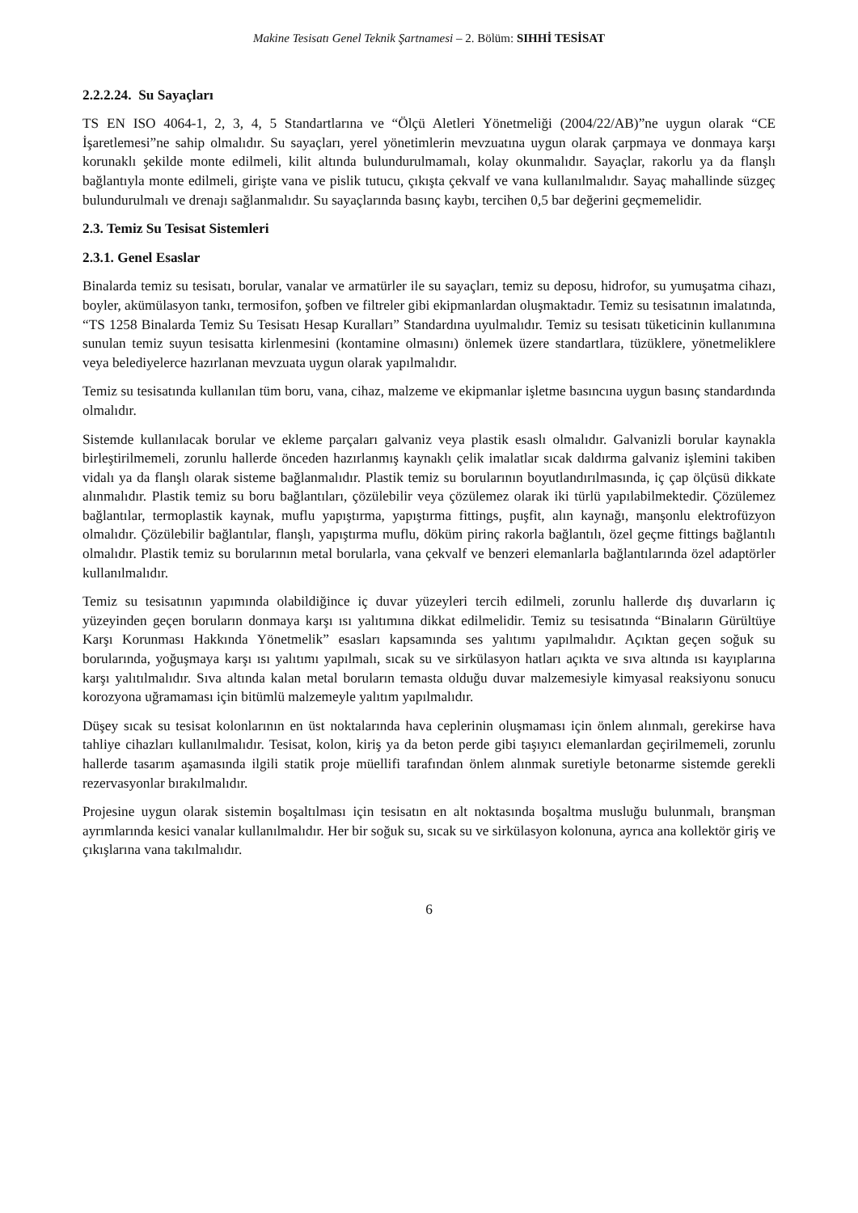Makine Tesisatı Genel Teknik Şartnamesi – 2. Bölüm: SIHHİ TESİSAT
2.2.2.24. Su Sayaçları
TS EN ISO 4064-1, 2, 3, 4, 5 Standartlarına ve “Ölçü Aletleri Yönetmeliği (2004/22/AB)”ne uygun olarak “CE İşaretlemesi”ne sahip olmalıdır. Su sayaçları, yerel yönetimlerin mevzuatına uygun olarak çarpmaya ve donmaya karşı korunaklı şekilde monte edilmeli, kilit altında bulundurulmamalı, kolay okunmalıdır. Sayaçlar, rakorlu ya da flanşlı bağlantıyla monte edilmeli, girişte vana ve pislik tutucu, çıkışta çekvalf ve vana kullanılmalıdır. Sayaç mahallinde süzgeç bulundurulmalı ve drenajı sağlanmalıdır. Su sayaçlarında basınç kaybı, tercihen 0,5 bar değerini geçmemelidir.
2.3. Temiz Su Tesisat Sistemleri
2.3.1. Genel Esaslar
Binalarda temiz su tesisatı, borular, vanalar ve armatürler ile su sayaçları, temiz su deposu, hidrofor, su yumuşatma cihazı, boyler, akümülasyon tankı, termosifon, şofben ve filtreler gibi ekipmanlardan oluşmaktadır. Temiz su tesisatının imalatında, “TS 1258 Binalarda Temiz Su Tesisatı Hesap Kuralları” Standardına uyulmalıdır. Temiz su tesisatı tüketicinin kullanımına sunulan temiz suyun tesisatta kirlenmesini (kontamine olmasını) önlemek üzere standartlara, tüzüklere, yönetmeliklere veya belediyelerce hazırlanan mevzuata uygun olarak yapılmalıdır.
Temiz su tesisatında kullanılan tüm boru, vana, cihaz, malzeme ve ekipmanlar işletme basıncına uygun basınç standardında olmalıdır.
Sistemde kullanılacak borular ve ekleme parçaları galvaniz veya plastik esaslı olmalıdır. Galvanizli borular kaynakla birleştirilmemeli, zorunlu hallerde önceden hazırlanmış kaynaklı çelik imalatlar sıcak daldırma galvaniz işlemini takiben vidalı ya da flanşlı olarak sisteme bağlanmalıdır. Plastik temiz su borularının boyutlandırılmasında, iç çap ölçüsü dikkate alınmalıdır. Plastik temiz su boru bağlantıları, çözülebilir veya çözülemez olarak iki türlü yapılabilmektedir. Çözülemez bağlantılar, termoplastik kaynak, muflu yapıştırma, yapıştırma fittings, puşfit, alın kaynağı, manşonlu elektrofüzyon olmalıdır. Çözülebilir bağlantılar, flanşlı, yapıştırma muflu, döküm pirinç rakorla bağlantılı, özel geçme fittings bağlantılı olmalıdır. Plastik temiz su borularının metal borularla, vana çekvalf ve benzeri elemanlarla bağlantılarında özel adaptörler kullanılmalıdır.
Temiz su tesisatının yapımında olabildiğince iç duvar yüzeyleri tercih edilmeli, zorunlu hallerde dış duvarların iç yüzeyinden geçen boruların donmaya karşı ısı yalıtımına dikkat edilmelidir. Temiz su tesisatında “Binaların Gürültüye Karşı Korunması Hakkında Yönetmelik” esasları kapsamında ses yalıtımı yapılmalıdır. Açıktan geçen soğuk su borularında, yoğuşmaya karşı ısı yalıtımı yapılmalı, sıcak su ve sirkülasyon hatları açıkta ve sıva altında ısı kayıplarına karşı yalıtılmalıdır. Sıva altında kalan metal boruların temasta olduğu duvar malzemesiyle kimyasal reaksiyonu sonucu korozyona uğramaması için bitümlü malzemeyle yalıtım yapılmalıdır.
Düşey sıcak su tesisat kolonlarının en üst noktalarında hava ceplerinin oluşmaması için önlem alınmalı, gerekirse hava tahliye cihazları kullanılmalıdır. Tesisat, kolon, kiriş ya da beton perde gibi taşıyıcı elemanlardan geçirilmemeli, zorunlu hallerde tasarım aşamasında ilgili statik proje müellifi tarafından önlem alınmak suretiyle betonarme sistemde gerekli rezervasyonlar bırakılmalıdır.
Projesine uygun olarak sistemin boşaltılması için tesisatın en alt noktasında boşaltma musluğu bulunmalı, branşman ayrımlarında kesici vanalar kullanılmalıdır. Her bir soğuk su, sıcak su ve sirkülasyon kolonuna, ayrıca ana kollektör giriş ve çıkışlarına vana takılmalıdır.
6